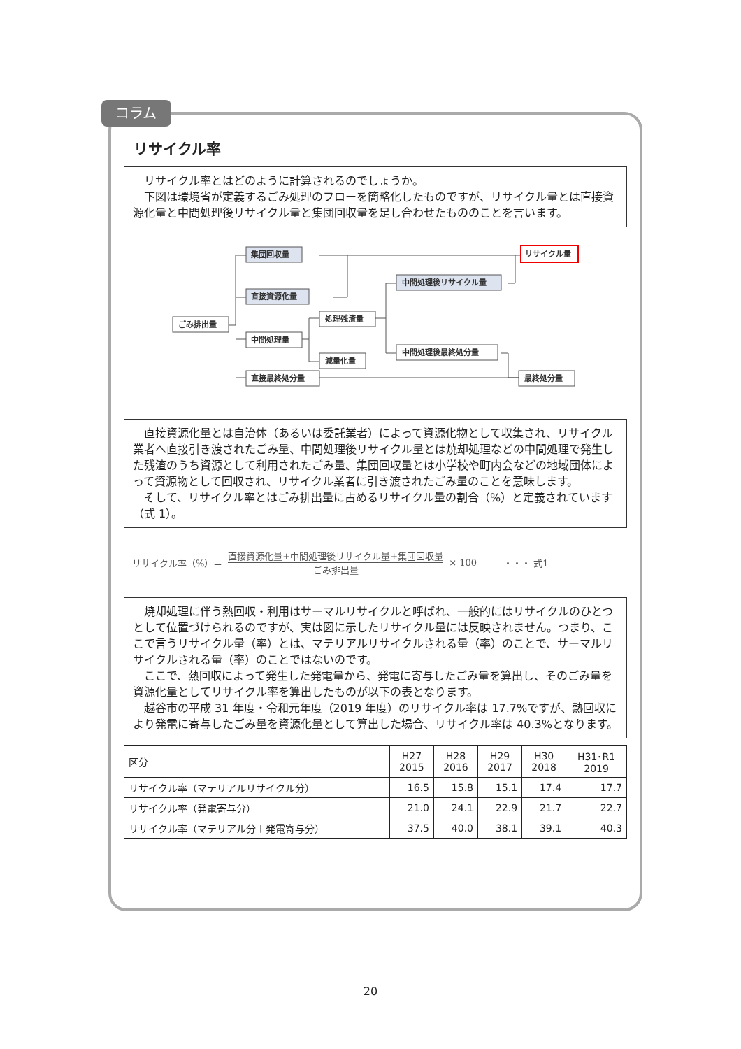コラム
リサイクル率
リサイクル率とはどのように計算されるのでしょうか。
下図は環境省が定義するごみ処理のフローを簡略化したものですが、リサイクル量とは直接資源化量と中間処理後リサイクル量と集団回収量を足し合わせたもののことを言います。
集団回収量
直接資源化量
中間処理後リサイクル量
ごみ排出量
中間処理量
処理残渣量
減量化量
中間処理後最終処分量
直接最終処分量
最終処分量
リサイクル量
直接資源化量とは自治体（あるいは委託業者）によって資源化物として収集され、リサイクル業者へ直接引き渡されたごみ量、中間処理後リサイクル量とは焼却処理などの中間処理で発生した残渣のうち資源として利用されたごみ量、集団回収量とは小学校や町内会などの地域団体によって資源物として回収され、リサイクル業者に引き渡されたごみ量のことを意味します。
そして、リサイクル率とはごみ排出量に占めるリサイクル量の割合（%）と定義されています（式 1）。
リサイクル率（%）＝
直接資源化量+中間処理後リサイクル量+集団回収量
ごみ排出量
× 100 ・・・ 式1
焼却処理に伴う熱回収・利用はサーマルリサイクルと呼ばれ、一般的にはリサイクルのひとつとして位置づけられるのですが、実は図に示したリサイクル量には反映されません。つまり、ここで言うリサイクル量（率）とは、マテリアルリサイクルされる量（率）のことで、サーマルリサイクルされる量（率）のことではないのです。
ここで、熱回収によって発生した発電量から、発電に寄与したごみ量を算出し、そのごみ量を資源化量としてリサイクル率を算出したものが以下の表となります。
越谷市の平成 31 年度・令和元年度（2019 年度）のリサイクル率は 17.7%ですが、熱回収により発電に寄与したごみ量を資源化量として算出した場合、リサイクル率は 40.3%となります。
| 区分 | H27 2015 | H28 2016 | H29 2017 | H30 2018 | H31･R1 2019 |
| --- | --- | --- | --- | --- | --- |
| リサイクル率（マテリアルリサイクル分） | 16.5 | 15.8 | 15.1 | 17.4 | 17.7 |
| リサイクル率（発電寄与分） | 21.0 | 24.1 | 22.9 | 21.7 | 22.7 |
| リサイクル率（マテリアル分＋発電寄与分） | 37.5 | 40.0 | 38.1 | 39.1 | 40.3 |
20